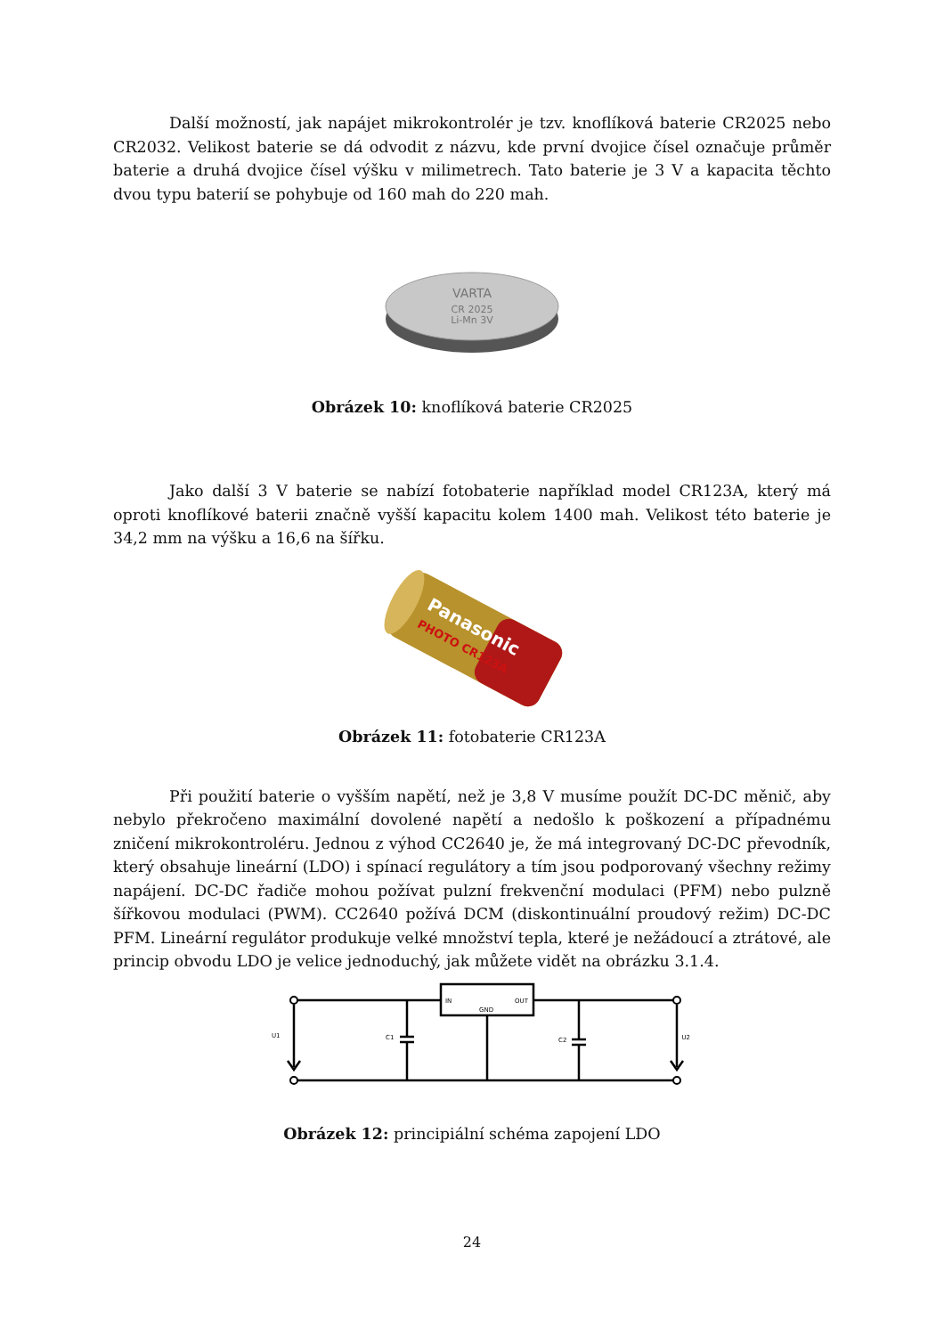Další možností, jak napájet mikrokontrolér je tzv. knoflíková baterie CR2025 nebo CR2032. Velikost baterie se dá odvodit z názvu, kde první dvojice čísel označuje průměr baterie a druhá dvojice čísel výšku v milimetrech. Tato baterie je 3 V a kapacita těchto dvou typu baterií se pohybuje od 160 mah do 220 mah.
VARTA
CR 2025
Li-Mn 3V
Obrázek 10: knoflíková baterie CR2025
Jako další 3 V baterie se nabízí fotobaterie například model CR123A, který má oproti knoflíkové baterii značně vyšší kapacitu kolem 1400 mah. Velikost této baterie je 34,2 mm na výšku a 16,6 na šířku.
Panasonic
PHOTO CR123A
Obrázek 11: fotobaterie CR123A
Při použití baterie o vyšším napětí, než je 3,8 V musíme použít DC-DC měnič, aby nebylo překročeno maximální dovolené napětí a nedošlo k poškození a případnému zničení mikrokontroléru. Jednou z výhod CC2640 je, že má integrovaný DC-DC převodník, který obsahuje lineární (LDO) i spínací regulátory a tím jsou podporovaný všechny režimy napájení. DC-DC řadiče mohou požívat pulzní frekvenční modulaci (PFM) nebo pulzně šířkovou modulaci (PWM). CC2640 požívá DCM (diskontinuální proudový režim) DC-DC PFM. Lineární regulátor produkuje velké množství tepla, které je nežádoucí a ztrátové, ale princip obvodu LDO je velice jednoduchý, jak můžete vidět na obrázku 3.1.4.
IN
OUT
GND
U1
C1
C2
U2
Obrázek 12: principiální schéma zapojení LDO
24